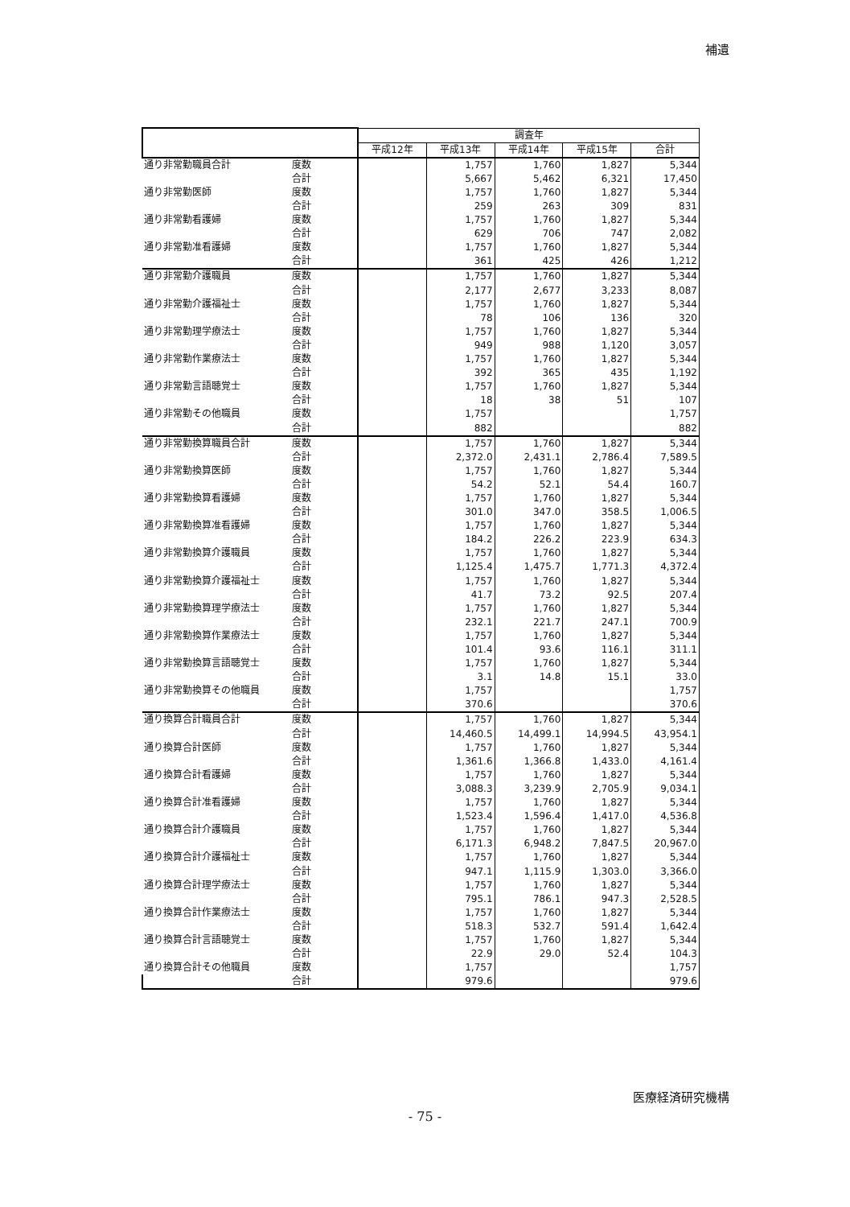補遺
| | | 調査年 | | | | |
| --- | --- | --- | --- | --- | --- | --- |
| | | 平成12年 | 平成13年 | 平成14年 | 平成15年 | 合計 |
| 通り非常勤職員合計 | 度数 | | 1,757 | 1,760 | 1,827 | 5,344 |
| | 合計 | | 5,667 | 5,462 | 6,321 | 17,450 |
| 通り非常勤医師 | 度数 | | 1,757 | 1,760 | 1,827 | 5,344 |
| | 合計 | | 259 | 263 | 309 | 831 |
| 通り非常勤看護婦 | 度数 | | 1,757 | 1,760 | 1,827 | 5,344 |
| | 合計 | | 629 | 706 | 747 | 2,082 |
| 通り非常勤准看護婦 | 度数 | | 1,757 | 1,760 | 1,827 | 5,344 |
| | 合計 | | 361 | 425 | 426 | 1,212 |
| 通り非常勤介護職員 | 度数 | | 1,757 | 1,760 | 1,827 | 5,344 |
| | 合計 | | 2,177 | 2,677 | 3,233 | 8,087 |
| 通り非常勤介護福祉士 | 度数 | | 1,757 | 1,760 | 1,827 | 5,344 |
| | 合計 | | 78 | 106 | 136 | 320 |
| 通り非常勤理学療法士 | 度数 | | 1,757 | 1,760 | 1,827 | 5,344 |
| | 合計 | | 949 | 988 | 1,120 | 3,057 |
| 通り非常勤作業療法士 | 度数 | | 1,757 | 1,760 | 1,827 | 5,344 |
| | 合計 | | 392 | 365 | 435 | 1,192 |
| 通り非常勤言語聴覚士 | 度数 | | 1,757 | 1,760 | 1,827 | 5,344 |
| | 合計 | | 18 | 38 | 51 | 107 |
| 通り非常勤その他職員 | 度数 | | 1,757 | | | 1,757 |
| | 合計 | | 882 | | | 882 |
| 通り非常勤換算職員合計 | 度数 | | 1,757 | 1,760 | 1,827 | 5,344 |
| | 合計 | | 2,372.0 | 2,431.1 | 2,786.4 | 7,589.5 |
| 通り非常勤換算医師 | 度数 | | 1,757 | 1,760 | 1,827 | 5,344 |
| | 合計 | | 54.2 | 52.1 | 54.4 | 160.7 |
| 通り非常勤換算看護婦 | 度数 | | 1,757 | 1,760 | 1,827 | 5,344 |
| | 合計 | | 301.0 | 347.0 | 358.5 | 1,006.5 |
| 通り非常勤換算准看護婦 | 度数 | | 1,757 | 1,760 | 1,827 | 5,344 |
| | 合計 | | 184.2 | 226.2 | 223.9 | 634.3 |
| 通り非常勤換算介護職員 | 度数 | | 1,757 | 1,760 | 1,827 | 5,344 |
| | 合計 | | 1,125.4 | 1,475.7 | 1,771.3 | 4,372.4 |
| 通り非常勤換算介護福祉士 | 度数 | | 1,757 | 1,760 | 1,827 | 5,344 |
| | 合計 | | 41.7 | 73.2 | 92.5 | 207.4 |
| 通り非常勤換算理学療法士 | 度数 | | 1,757 | 1,760 | 1,827 | 5,344 |
| | 合計 | | 232.1 | 221.7 | 247.1 | 700.9 |
| 通り非常勤換算作業療法士 | 度数 | | 1,757 | 1,760 | 1,827 | 5,344 |
| | 合計 | | 101.4 | 93.6 | 116.1 | 311.1 |
| 通り非常勤換算言語聴覚士 | 度数 | | 1,757 | 1,760 | 1,827 | 5,344 |
| | 合計 | | 3.1 | 14.8 | 15.1 | 33.0 |
| 通り非常勤換算その他職員 | 度数 | | 1,757 | | | 1,757 |
| | 合計 | | 370.6 | | | 370.6 |
| 通り換算合計職員合計 | 度数 | | 1,757 | 1,760 | 1,827 | 5,344 |
| | 合計 | | 14,460.5 | 14,499.1 | 14,994.5 | 43,954.1 |
| 通り換算合計医師 | 度数 | | 1,757 | 1,760 | 1,827 | 5,344 |
| | 合計 | | 1,361.6 | 1,366.8 | 1,433.0 | 4,161.4 |
| 通り換算合計看護婦 | 度数 | | 1,757 | 1,760 | 1,827 | 5,344 |
| | 合計 | | 3,088.3 | 3,239.9 | 2,705.9 | 9,034.1 |
| 通り換算合計准看護婦 | 度数 | | 1,757 | 1,760 | 1,827 | 5,344 |
| | 合計 | | 1,523.4 | 1,596.4 | 1,417.0 | 4,536.8 |
| 通り換算合計介護職員 | 度数 | | 1,757 | 1,760 | 1,827 | 5,344 |
| | 合計 | | 6,171.3 | 6,948.2 | 7,847.5 | 20,967.0 |
| 通り換算合計介護福祉士 | 度数 | | 1,757 | 1,760 | 1,827 | 5,344 |
| | 合計 | | 947.1 | 1,115.9 | 1,303.0 | 3,366.0 |
| 通り換算合計理学療法士 | 度数 | | 1,757 | 1,760 | 1,827 | 5,344 |
| | 合計 | | 795.1 | 786.1 | 947.3 | 2,528.5 |
| 通り換算合計作業療法士 | 度数 | | 1,757 | 1,760 | 1,827 | 5,344 |
| | 合計 | | 518.3 | 532.7 | 591.4 | 1,642.4 |
| 通り換算合計言語聴覚士 | 度数 | | 1,757 | 1,760 | 1,827 | 5,344 |
| | 合計 | | 22.9 | 29.0 | 52.4 | 104.3 |
| 通り換算合計その他職員 | 度数 | | 1,757 | | | 1,757 |
| | 合計 | | 979.6 | | | 979.6 |
医療経済研究機構
- 75 -